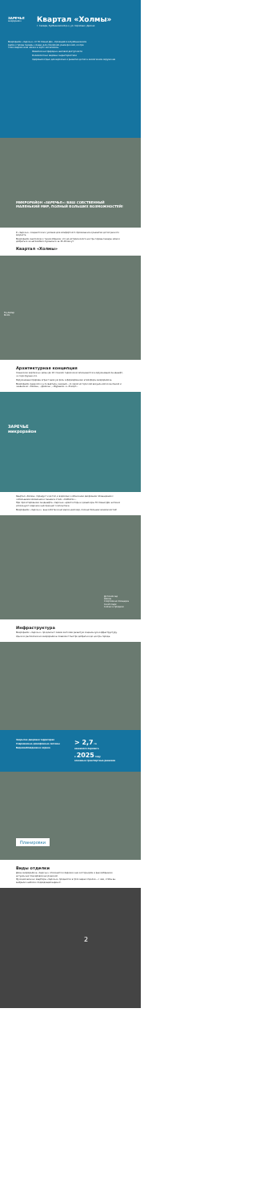ЗАРЕЧЬЕ
микрорайон
Квартал «Холмы»
г. Самара, Куйбышевский р-н, ул. Зерновая / Дачная
Микрорайон «Заречье» от ГК Новый Дон, строящийся в Куйбышевском районе города Самары, создан для спокойной, размеренной, но при этом современной жизни в черте мегаполиса.
Живописная природа в шаговой доступности
Великолепные видовые характеристики
Здоровый отдых для взрослых и развитие детей в экологичном окружении
МИКРОРАЙОН «ЗАРЕЧЬЕ»: ВАШ СОБСТВЕННЫЙ МАЛЕНЬКИЙ МИР, ПОЛНЫЙ БОЛЬШИХ ВОЗМОЖНОСТЕЙ!
В «Заречье» создаются все условия для комфортного проживания и развития детей разного возраста.
Микрорайон расположен таким образом, что до исторического центра города Самары можно добраться на автомобиле буквально за 15-20 минут.
Квартал «Холмы»
ТЦ Амбар
Metro
Архитектурная концепция
Невысокие кирпичные дома (до 10 этажей) гармонично вписываются в окружающий ландшафт, не перегружая его.
Окружающая природа играет важную роль в формировании атмосферы микрорайона.
Микрорайон разделён на 4 квартала, каждый – со своей интересной визуальной концепцией и названием: «Холмы», «Долина», «Журавли» и «Рекорт».
ЗАРЕЧЬЕ
микрорайон
Квартал «Холмы» порадует и детей, и взрослых необычными дворовыми площадками с небольшими холмиками и пазами в стиле «Хоббитон».
При проектировании ландшафта «Заречья» архитекторы и дизайнеры ГК Новый Дон активно используют современный принцип геопластики.
Микрорайон «Заречье»: ваш собственный маленький мир, полный больших возможностей!
Детский сад
Школа
Спортивная площадка
Скейт-парк
Сейчас в продаже
Инфраструктура
Микрорайон «Заречье» предлагает своим жителям развитую социальную инфраструктуру.
Удачное расположение микрорайона позволяет быстро добраться до центра города.
Закрытая дворовая территория
Современные домофонные системы
Видеонаблюдение и охрана
> 2,7 га
наземного паркинга
к 2025 году
основные транспортные развязки
Планировки
Виды отделки
Дома микрорайона «Заречье» отличаются современным экстерьером и разнообразием актуальных планировочных решений.
Функциональные квартиры «Заречья» продаются в трёх видах отделки – с ним, чтобы вы выбрали наиболее подходящий вариант.
2